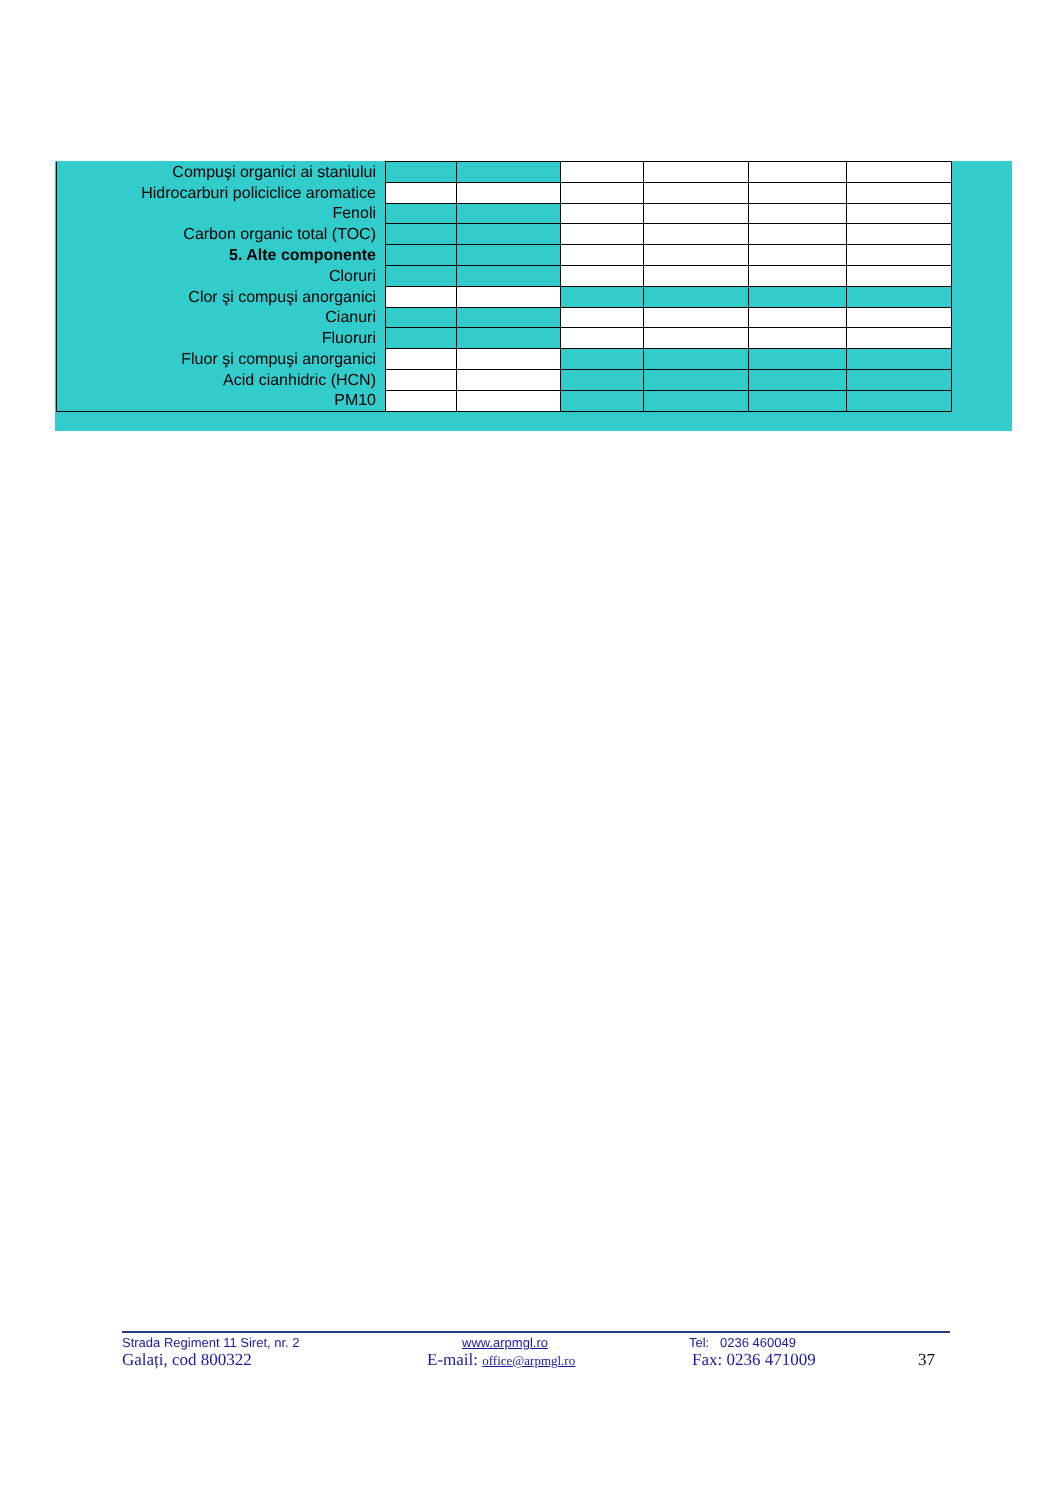| Compuşi organici ai staniului | | | | | | |
| Hidrocarburi policiclice aromatice | | | | | | |
| Fenoli | | | | | | |
| Carbon organic total (TOC) | | | | | | |
| 5. Alte componente | | | | | | |
| Cloruri | | | | | | |
| Clor şi compuşi anorganici | | | | | | |
| Cianuri | | | | | | |
| Fluoruri | | | | | | |
| Fluor şi compuşi anorganici | | | | | | |
| Acid cianhidric (HCN) | | | | | | |
| PM10 | | | | | | |
Strada Regiment 11 Siret, nr. 2 www.arpmgl.ro Tel: 0236 460049
Galați, cod 800322 E-mail: office@arpmgl.ro Fax: 0236 471009 37